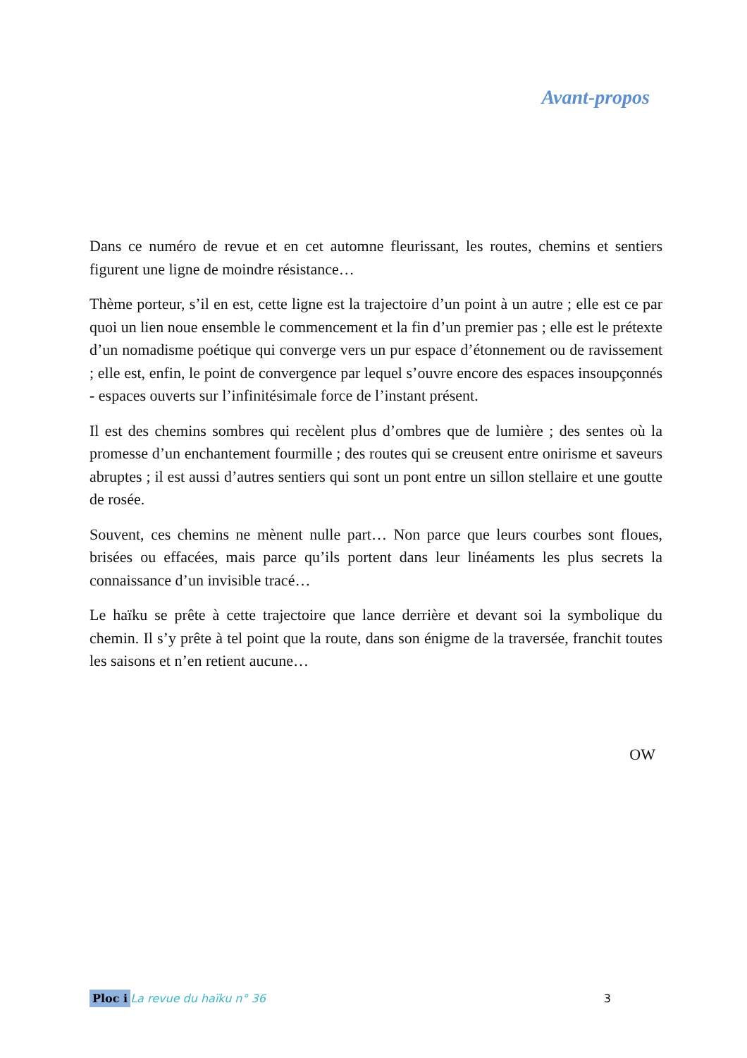Avant-propos
Dans ce numéro de revue et en cet automne fleurissant, les routes, chemins et sentiers figurent une ligne de moindre résistance…
Thème porteur, s’il en est, cette ligne est la trajectoire d’un point à un autre ; elle est ce par quoi un lien noue ensemble le commencement et la fin d’un premier pas ; elle est le prétexte d’un nomadisme poétique qui converge vers un pur espace d’étonnement ou de ravissement ; elle est, enfin, le point de convergence par lequel s’ouvre encore des espaces insoupçonnés - espaces ouverts sur l’infinitésimale force de l’instant présent.
Il est des chemins sombres qui recèlent plus d’ombres que de lumière ; des sentes où la promesse d’un enchantement fourmille ; des routes qui se creusent entre onirisme et saveurs abruptes ; il est aussi d’autres sentiers qui sont un pont entre un sillon stellaire et une goutte de rosée.
Souvent, ces chemins ne mènent nulle part… Non parce que leurs courbes sont floues, brisées ou effacées, mais parce qu’ils portent dans leur linéaments les plus secrets la connaissance d’un invisible tracé…
Le haïku se prête à cette trajectoire que lance derrière et devant soi la symbolique du chemin. Il s’y prête à tel point que la route, dans son énigme de la traversée, franchit toutes les saisons et n’en retient aucune…
OW
Ploc i La revue du haïku n° 36 3